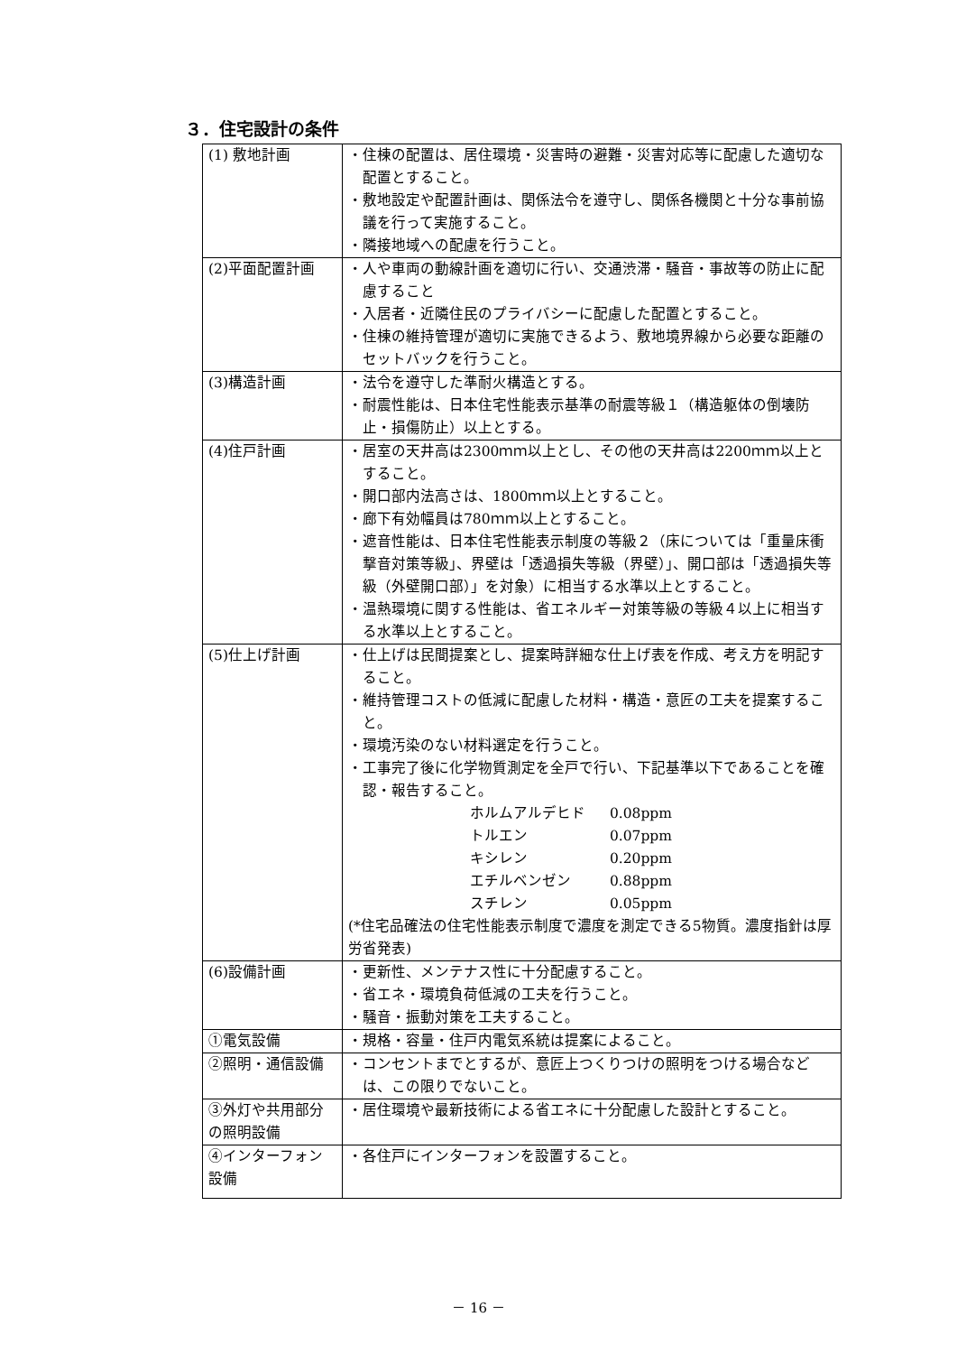３．住宅設計の条件
| (1) 敷地計画 | ・住棟の配置は、居住環境・災害時の避難・災害対応等に配慮した適切な配置とすること。 ・敷地設定や配置計画は、関係法令を遵守し、関係各機関と十分な事前協議を行って実施すること。 ・隣接地域への配慮を行うこと。 |
| (2)平面配置計画 | ・人や車両の動線計画を適切に行い、交通渋滞・騒音・事故等の防止に配慮すること ・入居者・近隣住民のプライバシーに配慮した配置とすること。 ・住棟の維持管理が適切に実施できるよう、敷地境界線から必要な距離のセットバックを行うこと。 |
| (3)構造計画 | ・法令を遵守した準耐火構造とする。 ・耐震性能は、日本住宅性能表示基準の耐震等級１（構造躯体の倒壊防止・損傷防止）以上とする。 |
| (4)住戸計画 | ・居室の天井高は2300ｍｍ以上とし、その他の天井高は2200ｍｍ以上とすること。 ・開口部内法高さは、1800ｍｍ以上とすること。 ・廊下有効幅員は780ｍｍ以上とすること。 ・遮音性能は、日本住宅性能表示制度の等級２（床については「重量床衝撃音対策等級」、界壁は「透過損失等級（界壁）」、開口部は「透過損失等級（外壁開口部）」を対象）に相当する水準以上とすること。 ・温熱環境に関する性能は、省エネルギー対策等級の等級４以上に相当する水準以上とすること。 |
| (5)仕上げ計画 | ・仕上げは民間提案とし、提案時詳細な仕上げ表を作成、考え方を明記すること。 ・維持管理コストの低減に配慮した材料・構造・意匠の工夫を提案すること。 ・環境汚染のない材料選定を行うこと。 ・工事完了後に化学物質測定を全戸で行い、下記基準以下であることを確認・報告すること。 ホルムアルデヒド 0.08ppm トルエン 0.07ppm キシレン 0.20ppm エチルベンゼン 0.88ppm スチレン 0.05ppm (*住宅品確法の住宅性能表示制度で濃度を測定できる5物質。濃度指針は厚労省発表) |
| (6)設備計画 | ・更新性、メンテナス性に十分配慮すること。 ・省エネ・環境負荷低減の工夫を行うこと。 ・騒音・振動対策を工夫すること。 |
| ①電気設備 | ・規格・容量・住戸内電気系統は提案によること。 |
| ②照明・通信設備 | ・コンセントまでとするが、意匠上つくりつけの照明をつける場合などは、この限りでないこと。 |
| ③外灯や共用部分の照明設備 | ・居住環境や最新技術による省エネに十分配慮した設計とすること。 |
| ④インターフォン設備 | ・各住戸にインターフォンを設置すること。 |
－ 16 －